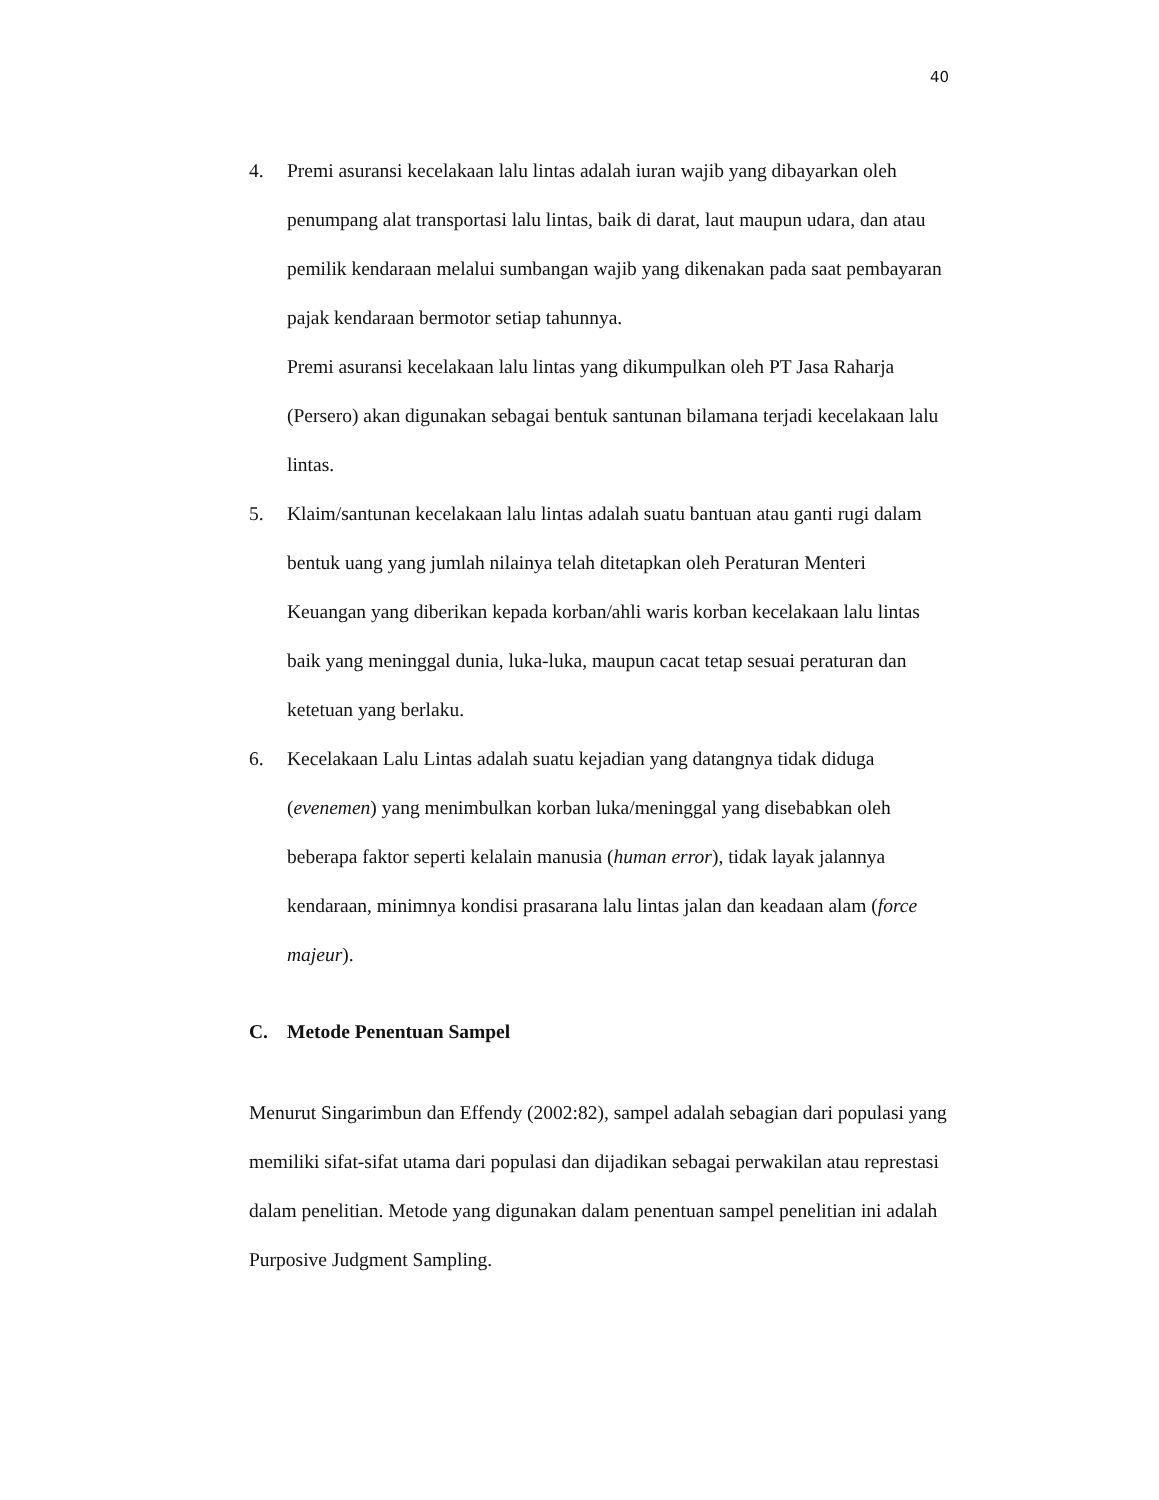40
4. Premi asuransi kecelakaan lalu lintas adalah iuran wajib yang dibayarkan oleh penumpang alat transportasi lalu lintas, baik di darat, laut maupun udara, dan atau pemilik kendaraan melalui sumbangan wajib yang dikenakan pada saat pembayaran pajak kendaraan bermotor setiap tahunnya.
Premi asuransi kecelakaan lalu lintas yang dikumpulkan oleh PT Jasa Raharja (Persero) akan digunakan sebagai bentuk santunan bilamana terjadi kecelakaan lalu lintas.
5. Klaim/santunan kecelakaan lalu lintas adalah suatu bantuan atau ganti rugi dalam bentuk uang yang jumlah nilainya telah ditetapkan oleh Peraturan Menteri Keuangan yang diberikan kepada korban/ahli waris korban kecelakaan lalu lintas baik yang meninggal dunia, luka-luka, maupun cacat tetap sesuai peraturan dan ketetuan yang berlaku.
6. Kecelakaan Lalu Lintas adalah suatu kejadian yang datangnya tidak diduga (evenemen) yang menimbulkan korban luka/meninggal yang disebabkan oleh beberapa faktor seperti kelalain manusia (human error), tidak layak jalannya kendaraan, minimnya kondisi prasarana lalu lintas jalan dan keadaan alam (force majeur).
C. Metode Penentuan Sampel
Menurut Singarimbun dan Effendy (2002:82), sampel adalah sebagian dari populasi yang memiliki sifat-sifat utama dari populasi dan dijadikan sebagai perwakilan atau represtasi dalam penelitian. Metode yang digunakan dalam penentuan sampel penelitian ini adalah Purposive Judgment Sampling.